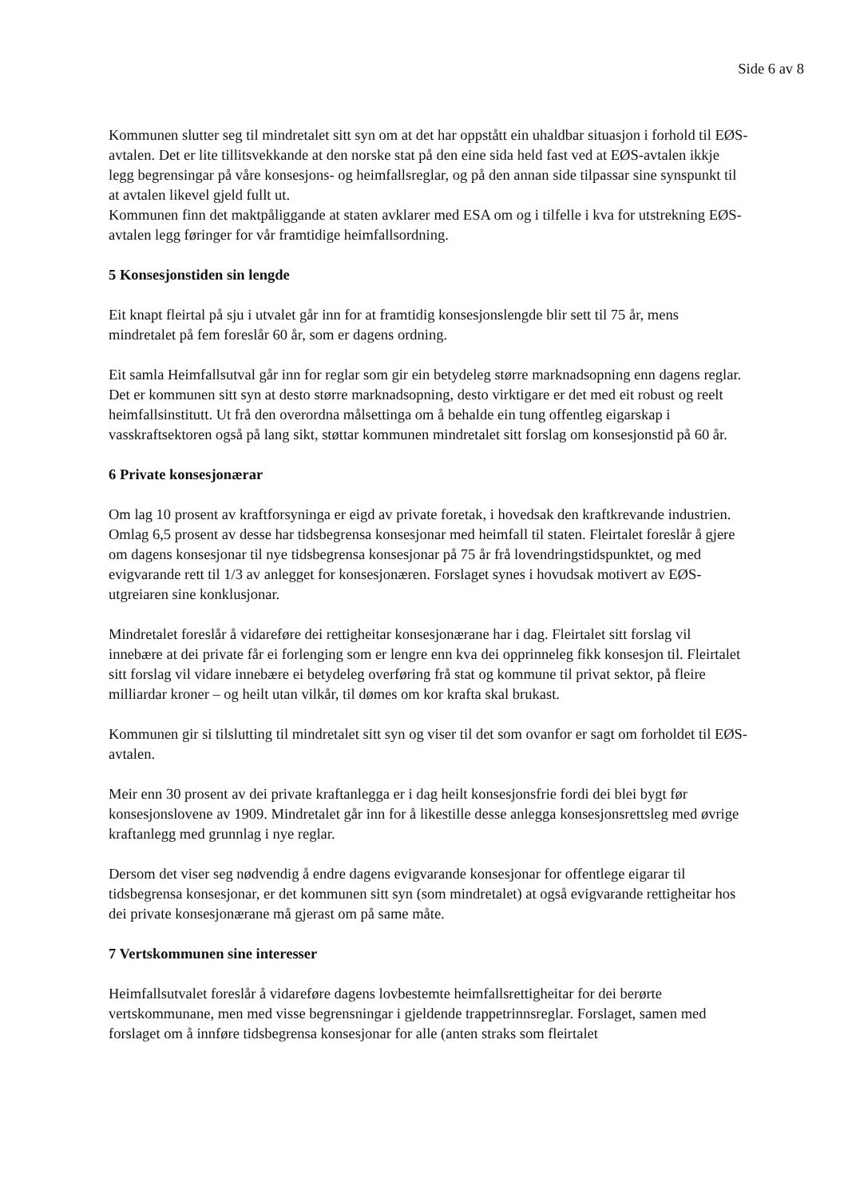Side 6 av 8
Kommunen slutter seg til mindretalet sitt syn om at det har oppstått ein uhaldbar situasjon i forhold til EØS-avtalen. Det er lite tillitsvekkande at den norske stat på den eine sida held fast ved at EØS-avtalen ikkje legg begrensingar på våre konsesjons- og heimfallsreglar, og på den annan side tilpassar sine synspunkt til at avtalen likevel gjeld fullt ut.
Kommunen finn det maktpåliggande at staten avklarer med ESA om og i tilfelle i kva for utstrekning EØS-avtalen legg føringer for vår framtidige heimfallsordning.
5 Konsesjonstiden sin lengde
Eit knapt fleirtal på sju i utvalet går inn for at framtidig konsesjonslengde blir sett til 75 år, mens mindretalet på fem foreslår 60 år, som er dagens ordning.
Eit samla Heimfallsutval går inn for reglar som gir ein betydeleg større marknadsopning enn dagens reglar. Det er kommunen sitt syn at desto større marknadsopning, desto virktigare er det med eit robust og reelt heimfallsinstitutt. Ut frå den overordna målsettinga om å behalde ein tung offentleg eigarskap i vasskraftsektoren også på lang sikt, støttar kommunen mindretalet sitt forslag om konsesjonstid på 60 år.
6 Private konsesjonærar
Om lag 10 prosent av kraftforsyninga er eigd av private foretak, i hovedsak den kraftkrevande industrien. Omlag 6,5 prosent av desse har tidsbegrensa konsesjonar med heimfall til staten. Fleirtalet foreslår å gjere om dagens konsesjonar til nye tidsbegrensa konsesjonar på 75 år frå lovendringstidspunktet, og med evigvarande rett til 1/3 av anlegget for konsesjonæren. Forslaget synes i hovudsak motivert av EØS-utgreiaren sine konklusjonar.
Mindretalet foreslår å vidareføre dei rettigheitar konsesjonærane har i dag. Fleirtalet sitt forslag vil innebære at dei private får ei forlenging som er lengre enn kva dei opprinneleg fikk konsesjon til. Fleirtalet sitt forslag vil vidare innebære ei betydeleg overføring frå stat og kommune til privat sektor, på fleire milliardar kroner – og heilt utan vilkår, til dømes om kor krafta skal brukast.
Kommunen gir si tilslutting til mindretalet sitt syn og viser til det som ovanfor er sagt om forholdet til EØS-avtalen.
Meir enn 30 prosent av dei private kraftanlegga er i dag heilt konsesjonsfrie fordi dei blei bygt før konsesjonslovene av 1909. Mindretalet går inn for å likestille desse anlegga konsesjonsrettsleg med øvrige kraftanlegg med grunnlag i nye reglar.
Dersom det viser seg nødvendig å endre dagens evigvarande konsesjonar for offentlege eigarar til tidsbegrensa konsesjonar, er det kommunen sitt syn (som mindretalet) at også evigvarande rettigheitar hos dei private konsesjonærane må gjerast om på same måte.
7 Vertskommunen sine interesser
Heimfallsutvalet foreslår å vidareføre dagens lovbestemte heimfallsrettigheitar for dei berørte vertskommunane, men med visse begrensningar i gjeldende trappetrinnsreglar. Forslaget, samen med forslaget om å innføre tidsbegrensa konsesjonar for alle (anten straks som fleirtalet